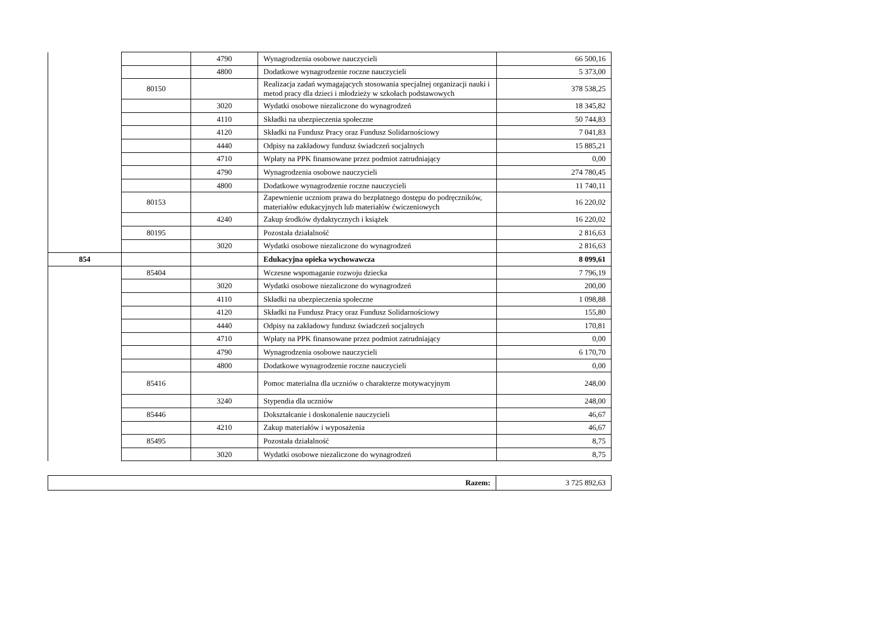| | | 4790 | Wynagrodzenia osobowe nauczycieli | 66 500,16 |
| | | 4800 | Dodatkowe wynagrodzenie roczne nauczycieli | 5 373,00 |
| | 80150 | | Realizacja zadań wymagających stosowania specjalnej organizacji nauki i metod pracy dla dzieci i młodzieży w szkołach podstawowych | 378 538,25 |
| | | 3020 | Wydatki osobowe niezaliczone do wynagrodzeń | 18 345,82 |
| | | 4110 | Składki na ubezpieczenia społeczne | 50 744,83 |
| | | 4120 | Składki na Fundusz Pracy oraz Fundusz Solidarnościowy | 7 041,83 |
| | | 4440 | Odpisy na zakładowy fundusz świadczeń socjalnych | 15 885,21 |
| | | 4710 | Wpłaty na PPK finansowane przez podmiot zatrudniający | 0,00 |
| | | 4790 | Wynagrodzenia osobowe nauczycieli | 274 780,45 |
| | | 4800 | Dodatkowe wynagrodzenie roczne nauczycieli | 11 740,11 |
| | 80153 | | Zapewnienie uczniom prawa do bezpłatnego dostępu do podręczników, materiałów edukacyjnych lub materiałów ćwiczeniowych | 16 220,02 |
| | | 4240 | Zakup środków dydaktycznych i książek | 16 220,02 |
| | 80195 | | Pozostała działalność | 2 816,63 |
| | | 3020 | Wydatki osobowe niezaliczone do wynagrodzeń | 2 816,63 |
| 854 | | | Edukacyjna opieka wychowawcza | 8 099,61 |
| | 85404 | | Wczesne wspomaganie rozwoju dziecka | 7 796,19 |
| | | 3020 | Wydatki osobowe niezaliczone do wynagrodzeń | 200,00 |
| | | 4110 | Składki na ubezpieczenia społeczne | 1 098,88 |
| | | 4120 | Składki na Fundusz Pracy oraz Fundusz Solidarnościowy | 155,80 |
| | | 4440 | Odpisy na zakładowy fundusz świadczeń socjalnych | 170,81 |
| | | 4710 | Wpłaty na PPK finansowane przez podmiot zatrudniający | 0,00 |
| | | 4790 | Wynagrodzenia osobowe nauczycieli | 6 170,70 |
| | | 4800 | Dodatkowe wynagrodzenie roczne nauczycieli | 0,00 |
| | 85416 | | Pomoc materialna dla uczniów o charakterze motywacyjnym | 248,00 |
| | | 3240 | Stypendia dla uczniów | 248,00 |
| | 85446 | | Dokształcanie i doskonalenie nauczycieli | 46,67 |
| | | 4210 | Zakup materiałów i wyposażenia | 46,67 |
| | 85495 | | Pozostała działalność | 8,75 |
| | | 3020 | Wydatki osobowe niezaliczone do wynagrodzeń | 8,75 |
| Razem: | 3 725 892,63 |